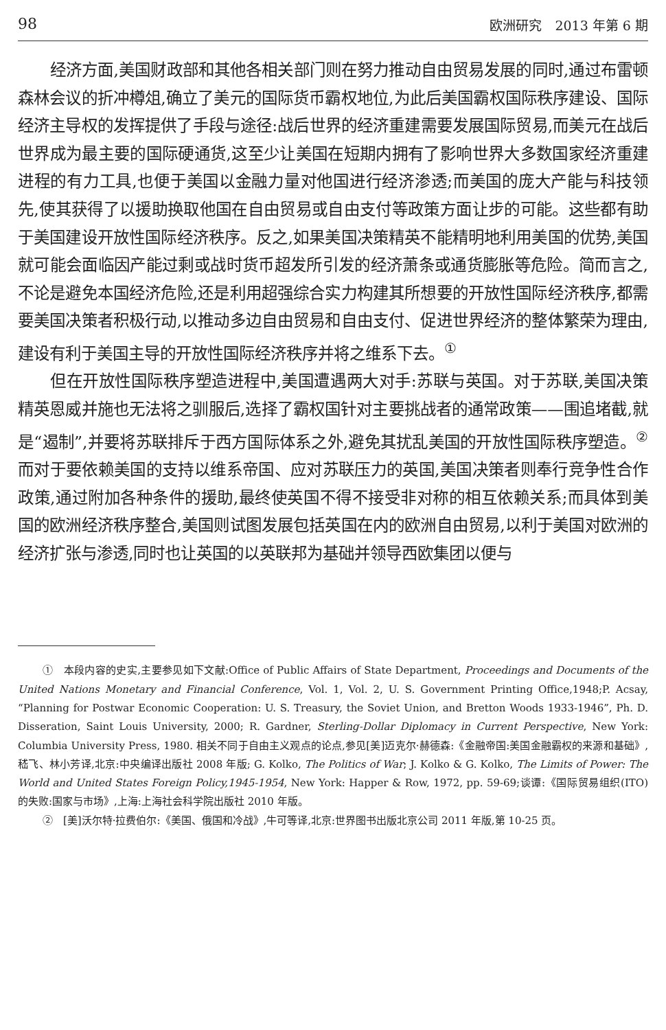98 欧洲研究　2013 年第 6 期
经济方面,美国财政部和其他各相关部门则在努力推动自由贸易发展的同时,通过布雷顿森林会议的折冲樽俎,确立了美元的国际货币霸权地位,为此后美国霸权国际秩序建设、国际经济主导权的发挥提供了手段与途径:战后世界的经济重建需要发展国际贸易,而美元在战后世界成为最主要的国际硬通货,这至少让美国在短期内拥有了影响世界大多数国家经济重建进程的有力工具,也便于美国以金融力量对他国进行经济渗透;而美国的庞大产能与科技领先,使其获得了以援助换取他国在自由贸易或自由支付等政策方面让步的可能。这些都有助于美国建设开放性国际经济秩序。反之,如果美国决策精英不能精明地利用美国的优势,美国就可能会面临因产能过剩或战时货币超发所引发的经济萧条或通货膨胀等危险。简而言之,不论是避免本国经济危险,还是利用超强综合实力构建其所想要的开放性国际经济秩序,都需要美国决策者积极行动,以推动多边自由贸易和自由支付、促进世界经济的整体繁荣为理由,建设有利于美国主导的开放性国际经济秩序并将之维系下去。<sup>①</sup>
但在开放性国际秩序塑造进程中,美国遭遇两大对手:苏联与英国。对于苏联,美国决策精英恩威并施也无法将之驯服后,选择了霸权国针对主要挑战者的通常政策——围追堵截,就是“遏制”,并要将苏联排斥于西方国际体系之外,避免其扰乱美国的开放性国际秩序塑造。<sup>②</sup> 而对于要依赖美国的支持以维系帝国、应对苏联压力的英国,美国决策者则奉行竞争性合作政策,通过附加各种条件的援助,最终使英国不得不接受非对称的相互依赖关系;而具体到美国的欧洲经济秩序整合,美国则试图发展包括英国在内的欧洲自由贸易,以利于美国对欧洲的经济扩张与渗透,同时也让英国的以英联邦为基础并领导西欧集团以便与
①　本段内容的史实,主要参见如下文献:Office of Public Affairs of State Department, Proceedings and Documents of the United Nations Monetary and Financial Conference, Vol. 1, Vol. 2, U. S. Government Printing Office,1948;P. Acsay, “Planning for Postwar Economic Cooperation: U. S. Treasury, the Soviet Union, and Bretton Woods 1933-1946”, Ph. D. Disseration, Saint Louis University, 2000; R. Gardner, Sterling-Dollar Diplomacy in Current Perspective, New York: Columbia University Press, 1980. 相关不同于自由主义观点的论点,参见[美]迈克尔·赫德森:《金融帝国:美国金融霸权的来源和基础》,嵇飞、林小芳译,北京:中央编译出版社 2008 年版; G. Kolko, The Politics of War; J. Kolko & G. Kolko, The Limits of Power: The World and United States Foreign Policy,1945-1954, New York: Happer & Row, 1972, pp. 59-69;谈谭:《国际贸易组织(ITO)的失败:国家与市场》,上海:上海社会科学院出版社 2010 年版。
②　[美]沃尔特·拉费伯尔:《美国、俄国和冷战》,牛可等译,北京:世界图书出版北京公司 2011 年版,第 10-25 页。